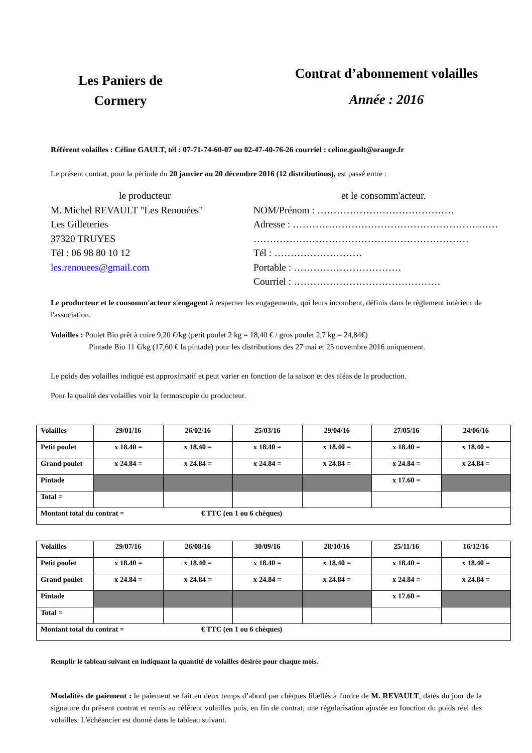Les Paniers de
Cormery
Contrat d’abonnement volailles
Année : 2016
Référent volailles : Céline GAULT, tél : 07-71-74-60-07 ou 02-47-40-76-26 courriel : celine.gault@orange.fr
Le présent contrat, pour la période du 20 janvier au 20 décembre 2016 (12 distributions), est passé entre :
le producteur
M. Michel REVAULT "Les Renouées"
Les Gilleteries
37320 TRUYES
Tél : 06 98 80 10 12
les.renouees@gmail.com
et le consomm'acteur.
NOM/Prénom : ……………………………………
Adresse : ………………………………………………………
…………………………………………………………
Tél : ………………………
Portable : ……………………………
Courriel : ………………………………………
Le producteur et le consomm'acteur s'engagent à respecter les engagements, qui leurs incombent, définis dans le règlement intérieur de l'association.
Volailles : Poulet Bio prêt à cuire 9,20 €/kg (petit poulet 2 kg = 18,40 € / gros poulet 2,7 kg = 24,84€)
Pintade Bio 11 €/kg (17,60 € la pintade) pour les distributions des 27 mai et 25 novembre 2016 uniquement.
Le poids des volailles indiqué est approximatif et peut varier en fonction de la saison et des aléas de la production.
Pour la qualité des volailles voir la fermoscopie du producteur.
| Volailles | 29/01/16 | 26/02/16 | 25/03/16 | 29/04/16 | 27/05/16 | 24/06/16 |
| Petit poulet | x 18.40 = | x 18.40 = | x 18.40 = | x 18.40 = | x 18.40 = | x 18.40 = |
| Grand poulet | x 24.84 = | x 24.84 = | x 24.84 = | x 24.84 = | x 24.84 = | x 24.84 = |
| Pintade | | | | | x 17.60 = | |
| Total = | | | | | | |
| Montant total du contrat = € TTC (en 1 ou 6 chèques) | | | | | | |
| Volailles | 29/07/16 | 26/08/16 | 30/09/16 | 28/10/16 | 25/11/16 | 16/12/16 |
| Petit poulet | x 18.40 = | x 18.40 = | x 18.40 = | x 18.40 = | x 18.40 = | x 18.40 = |
| Grand poulet | x 24.84 = | x 24.84 = | x 24.84 = | x 24.84 = | x 24.84 = | x 24.84 = |
| Pintade | | | | | x 17.60 = | |
| Total = | | | | | | |
| Montant total du contrat = € TTC (en 1 ou 6 chèques) | | | | | | |
Remplir le tableau suivant en indiquant la quantité de volailles désirée pour chaque mois.
Modalités de paiement : le paiement se fait en deux temps d’abord par chèques libellés à l'ordre de M. REVAULT, datés du jour de la signature du présent contrat et remis au référent volailles puis, en fin de contrat, une régularisation ajustée en fonction du poids réel des volailles. L'échéancier est donné dans le tableau suivant.